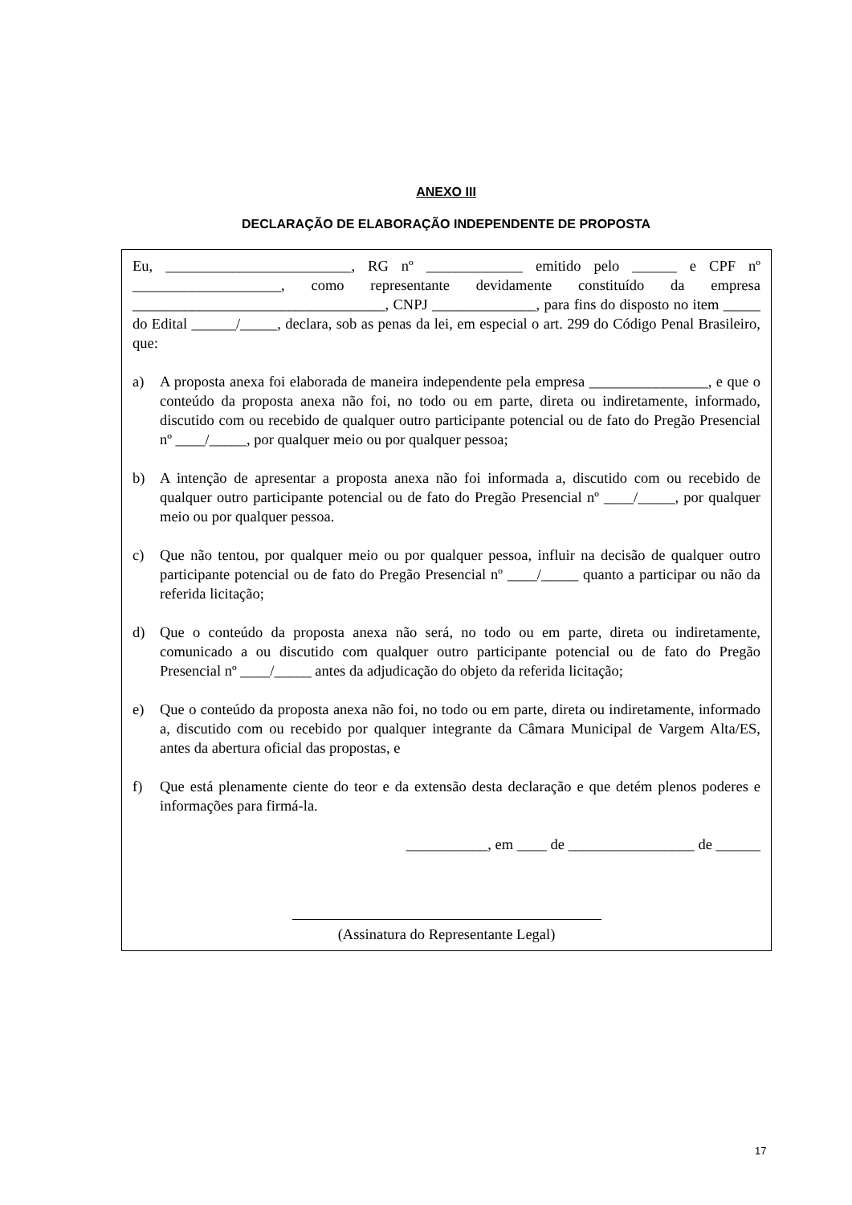ANEXO III
DECLARAÇÃO DE ELABORAÇÃO INDEPENDENTE DE PROPOSTA
Eu, _________________________, RG nº _____________ emitido pelo ______ e CPF nº ____________________, como representante devidamente constituído da empresa __________________________________, CNPJ ______________, para fins do disposto no item _____ do Edital ______/_____, declara, sob as penas da lei, em especial o art. 299 do Código Penal Brasileiro, que:
a) A proposta anexa foi elaborada de maneira independente pela empresa ________________, e que o conteúdo da proposta anexa não foi, no todo ou em parte, direta ou indiretamente, informado, discutido com ou recebido de qualquer outro participante potencial ou de fato do Pregão Presencial nº ____/_____, por qualquer meio ou por qualquer pessoa;
b) A intenção de apresentar a proposta anexa não foi informada a, discutido com ou recebido de qualquer outro participante potencial ou de fato do Pregão Presencial nº ____/_____, por qualquer meio ou por qualquer pessoa.
c) Que não tentou, por qualquer meio ou por qualquer pessoa, influir na decisão de qualquer outro participante potencial ou de fato do Pregão Presencial nº ____/_____ quanto a participar ou não da referida licitação;
d) Que o conteúdo da proposta anexa não será, no todo ou em parte, direta ou indiretamente, comunicado a ou discutido com qualquer outro participante potencial ou de fato do Pregão Presencial nº ____/_____ antes da adjudicação do objeto da referida licitação;
e) Que o conteúdo da proposta anexa não foi, no todo ou em parte, direta ou indiretamente, informado a, discutido com ou recebido por qualquer integrante da Câmara Municipal de Vargem Alta/ES, antes da abertura oficial das propostas, e
f) Que está plenamente ciente do teor e da extensão desta declaração e que detém plenos poderes e informações para firmá-la.
___________, em ____ de _________________ de ______
(Assinatura do Representante Legal)
17